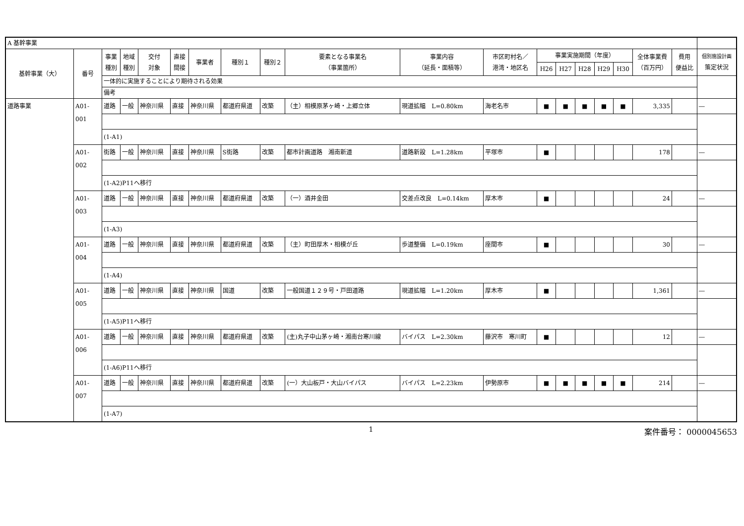| A 基幹事業 | | | | | | | | | | | | | | | | | | | |
| 基幹事業（大） | 番号 | 事業 種別 | 地域 種別 | 交付 対象 | 直接 間接 | 事業者 | 種別１ | 種別２ | 要素となる事業名 （事業箇所） | 事業内容 （延長・面積等） | 市区町村名／ 港湾・地区名 | 事業実施期間（年度） | | | | | 全体事業費 （百万円） | 費用 便益比 | 個別施設計画 策定状況 |
| | | | | | | | | | | | | H26 | H27 | H28 | H29 | H30 | | | |
| | | 一体的に実施することにより期待される効果 | | | | | | | | | | | | | | | | | |
| | | 備考 | | | | | | | | | | | | | | | | | |
| 道路事業 | A01-001 | 道路 | 一般 | 神奈川県 | 直接 | 神奈川県 | 都道府県道 | 改築 | （主）相模原茅ヶ崎・上郷立体 | 現道拡幅 L=0.80km | 海老名市 | ■ | ■ | ■ | ■ | ■ | 3,335 | | ― |
| | | (1-A1) | | | | | | | | | | | | | | | | | |
| | A01-002 | 街路 | 一般 | 神奈川県 | 直接 | 神奈川県 | S街路 | 改築 | 都市計画道路 湘南新道 | 道路新設 L=1.28km | 平塚市 | ■ | | | | | 178 | | ― |
| | | (1-A2)P11へ移行 | | | | | | | | | | | | | | | | | |
| | A01-003 | 道路 | 一般 | 神奈川県 | 直接 | 神奈川県 | 都道府県道 | 改築 | （一）酒井金田 | 交差点改良 L=0.14km | 厚木市 | ■ | | | | | 24 | | ― |
| | | (1-A3) | | | | | | | | | | | | | | | | | |
| | A01-004 | 道路 | 一般 | 神奈川県 | 直接 | 神奈川県 | 都道府県道 | 改築 | （主）町田厚木・相模が丘 | 歩道整備 L=0.19km | 座間市 | ■ | | | | | 30 | | ― |
| | | (1-A4) | | | | | | | | | | | | | | | | | |
| | A01-005 | 道路 | 一般 | 神奈川県 | 直接 | 神奈川県 | 国道 | 改築 | 一般国道１２９号・戸田道路 | 現道拡幅 L=1.20km | 厚木市 | ■ | | | | | 1,361 | | ― |
| | | (1-A5)P11へ移行 | | | | | | | | | | | | | | | | | |
| | A01-006 | 道路 | 一般 | 神奈川県 | 直接 | 神奈川県 | 都道府県道 | 改築 | (主)丸子中山茅ヶ崎・湘南台寒川線 | バイパス L=2.30km | 藤沢市 寒川町 | ■ | | | | | 12 | | ― |
| | | (1-A6)P11へ移行 | | | | | | | | | | | | | | | | | |
| | A01-007 | 道路 | 一般 | 神奈川県 | 直接 | 神奈川県 | 都道府県道 | 改築 | (一）大山板戸・大山バイパス | バイパス L=2.23km | 伊勢原市 | ■ | ■ | ■ | ■ | ■ | 214 | | ― |
| | | (1-A7) | | | | | | | | | | | | | | | | | |
1 案件番号： 0000045653